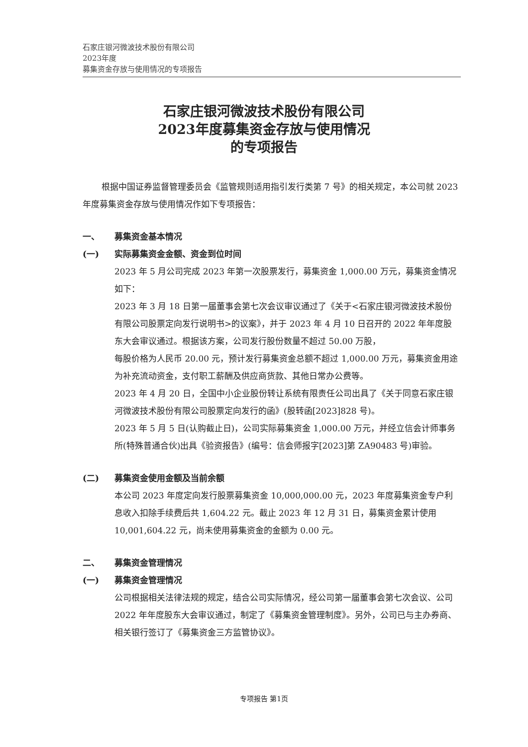石家庄银河微波技术股份有限公司
2023年度
募集资金存放与使用情况的专项报告
石家庄银河微波技术股份有限公司
2023年度募集资金存放与使用情况
的专项报告
根据中国证券监督管理委员会《监管规则适用指引发行类第 7 号》的相关规定，本公司就 2023 年度募集资金存放与使用情况作如下专项报告：
一、 募集资金基本情况
(一) 实际募集资金金额、资金到位时间
2023 年 5 月公司完成 2023 年第一次股票发行，募集资金 1,000.00 万元，募集资金情况如下：
2023 年 3 月 18 日第一届董事会第七次会议审议通过了《关于<石家庄银河微波技术股份有限公司股票定向发行说明书>的议案》，并于 2023 年 4 月 10 日召开的 2022 年年度股东大会审议通过。根据该方案，公司发行股份数量不超过 50.00 万股，
每股价格为人民币 20.00 元，预计发行募集资金总额不超过 1,000.00 万元，募集资金用途为补充流动资金，支付职工薪酬及供应商货款、其他日常办公费等。
2023 年 4 月 20 日，全国中小企业股份转让系统有限责任公司出具了《关于同意石家庄银河微波技术股份有限公司股票定向发行的函》(股转函[2023]828 号)。
2023 年 5 月 5 日(认购截止日)，公司实际募集资金 1,000.00 万元，并经立信会计师事务所(特殊普通合伙)出具《验资报告》(编号：信会师报字[2023]第 ZA90483 号)审验。
(二) 募集资金使用金额及当前余额
本公司 2023 年度定向发行股票募集资金 10,000,000.00 元，2023 年度募集资金专户利息收入扣除手续费后共 1,604.22 元。截止 2023 年 12 月 31 日，募集资金累计使用 10,001,604.22 元，尚未使用募集资金的金额为 0.00 元。
二、 募集资金管理情况
(一) 募集资金管理情况
公司根据相关法律法规的规定，结合公司实际情况，经公司第一届董事会第七次会议、公司 2022 年年度股东大会审议通过，制定了《募集资金管理制度》。另外，公司已与主办券商、相关银行签订了《募集资金三方监管协议》。
专项报告 第1页